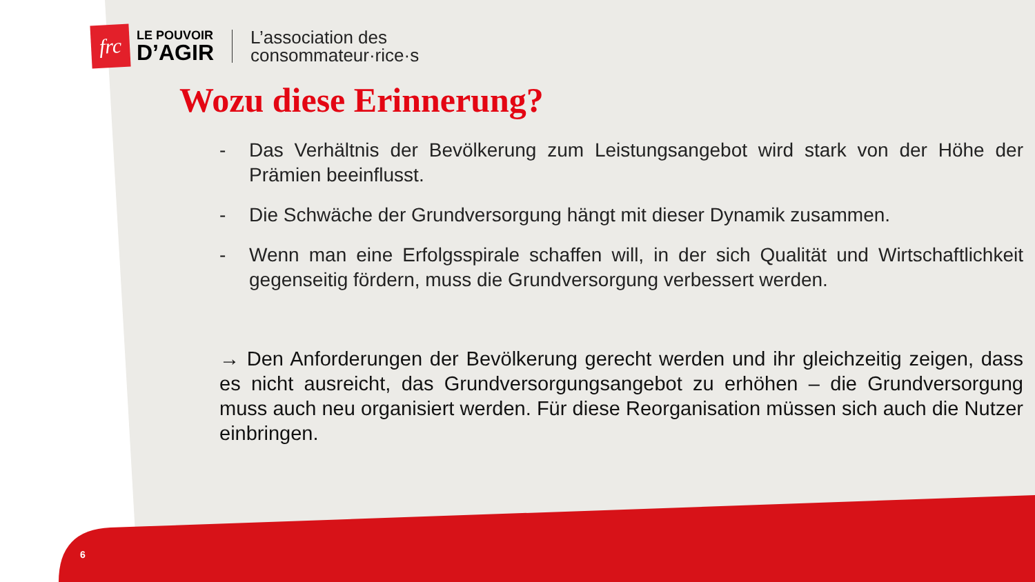frc
LE POUVOIR
D’AGIR
L’association des
consommateur·rice·s
Wozu diese Erinnerung?
- Das Verhältnis der Bevölkerung zum Leistungsangebot wird stark von der Höhe der Prämien beeinflusst.
- Die Schwäche der Grundversorgung hängt mit dieser Dynamik zusammen.
- Wenn man eine Erfolgsspirale schaffen will, in der sich Qualität und Wirtschaftlichkeit gegenseitig fördern, muss die Grundversorgung verbessert werden.
→ Den Anforderungen der Bevölkerung gerecht werden und ihr gleichzeitig zeigen, dass es nicht ausreicht, das Grundversorgungsangebot zu erhöhen – die Grundversorgung muss auch neu organisiert werden. Für diese Reorganisation müssen sich auch die Nutzer einbringen.
6